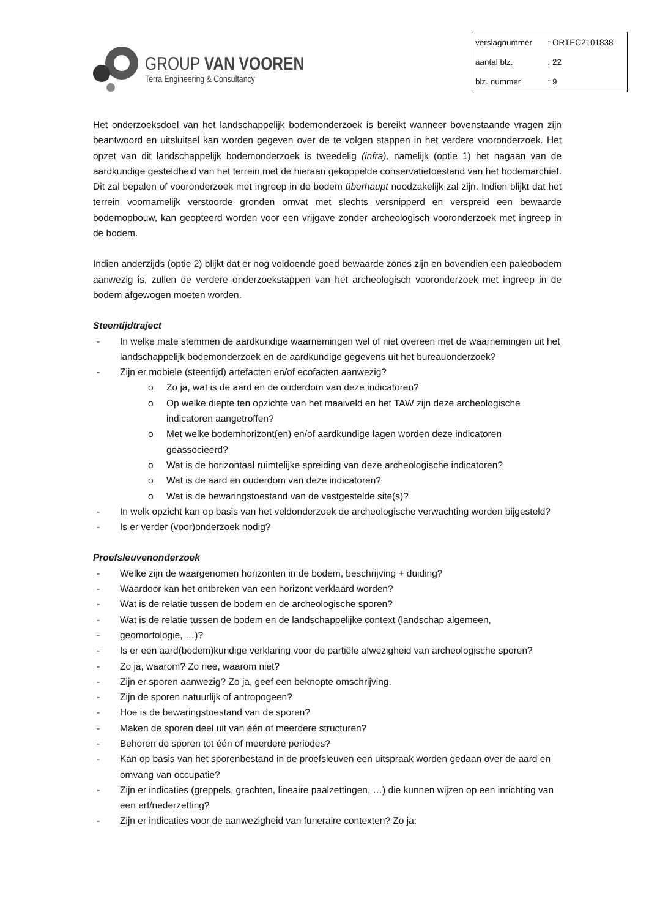GROUP VAN VOOREN
Terra Engineering & Consultancy
| verslagnummer | : ORTEC2101838 |
| aantal blz. | : 22 |
| blz. nummer | : 9 |
Het onderzoeksdoel van het landschappelijk bodemonderzoek is bereikt wanneer bovenstaande vragen zijn beantwoord en uitsluitsel kan worden gegeven over de te volgen stappen in het verdere vooronderzoek. Het opzet van dit landschappelijk bodemonderzoek is tweedelig (infra), namelijk (optie 1) het nagaan van de aardkundige gesteldheid van het terrein met de hieraan gekoppelde conservatietoestand van het bodemarchief. Dit zal bepalen of vooronderzoek met ingreep in de bodem überhaupt noodzakelijk zal zijn. Indien blijkt dat het terrein voornamelijk verstoorde gronden omvat met slechts versnipperd en verspreid een bewaarde bodemopbouw, kan geopteerd worden voor een vrijgave zonder archeologisch vooronderzoek met ingreep in de bodem.
Indien anderzijds (optie 2) blijkt dat er nog voldoende goed bewaarde zones zijn en bovendien een paleobodem aanwezig is, zullen de verdere onderzoekstappen van het archeologisch vooronderzoek met ingreep in de bodem afgewogen moeten worden.
Steentijdtraject
- In welke mate stemmen de aardkundige waarnemingen wel of niet overeen met de waarnemingen uit het landschappelijk bodemonderzoek en de aardkundige gegevens uit het bureauonderzoek?
- Zijn er mobiele (steentijd) artefacten en/of ecofacten aanwezig?
o Zo ja, wat is de aard en de ouderdom van deze indicatoren?
o Op welke diepte ten opzichte van het maaiveld en het TAW zijn deze archeologische indicatoren aangetroffen?
o Met welke bodemhorizont(en) en/of aardkundige lagen worden deze indicatoren geassocieerd?
o Wat is de horizontaal ruimtelijke spreiding van deze archeologische indicatoren?
o Wat is de aard en ouderdom van deze indicatoren?
o Wat is de bewaringstoestand van de vastgestelde site(s)?
- In welk opzicht kan op basis van het veldonderzoek de archeologische verwachting worden bijgesteld?
- Is er verder (voor)onderzoek nodig?
Proefsleuvenonderzoek
- Welke zijn de waargenomen horizonten in de bodem, beschrijving + duiding?
- Waardoor kan het ontbreken van een horizont verklaard worden?
- Wat is de relatie tussen de bodem en de archeologische sporen?
- Wat is de relatie tussen de bodem en de landschappelijke context (landschap algemeen,
- geomorfologie, …)?
- Is er een aard(bodem)kundige verklaring voor de partiële afwezigheid van archeologische sporen?
- Zo ja, waarom? Zo nee, waarom niet?
- Zijn er sporen aanwezig? Zo ja, geef een beknopte omschrijving.
- Zijn de sporen natuurlijk of antropogeen?
- Hoe is de bewaringstoestand van de sporen?
- Maken de sporen deel uit van één of meerdere structuren?
- Behoren de sporen tot één of meerdere periodes?
- Kan op basis van het sporenbestand in de proefsleuven een uitspraak worden gedaan over de aard en omvang van occupatie?
- Zijn er indicaties (greppels, grachten, lineaire paalzettingen, …) die kunnen wijzen op een inrichting van een erf/nederzetting?
- Zijn er indicaties voor de aanwezigheid van funeraire contexten? Zo ja: